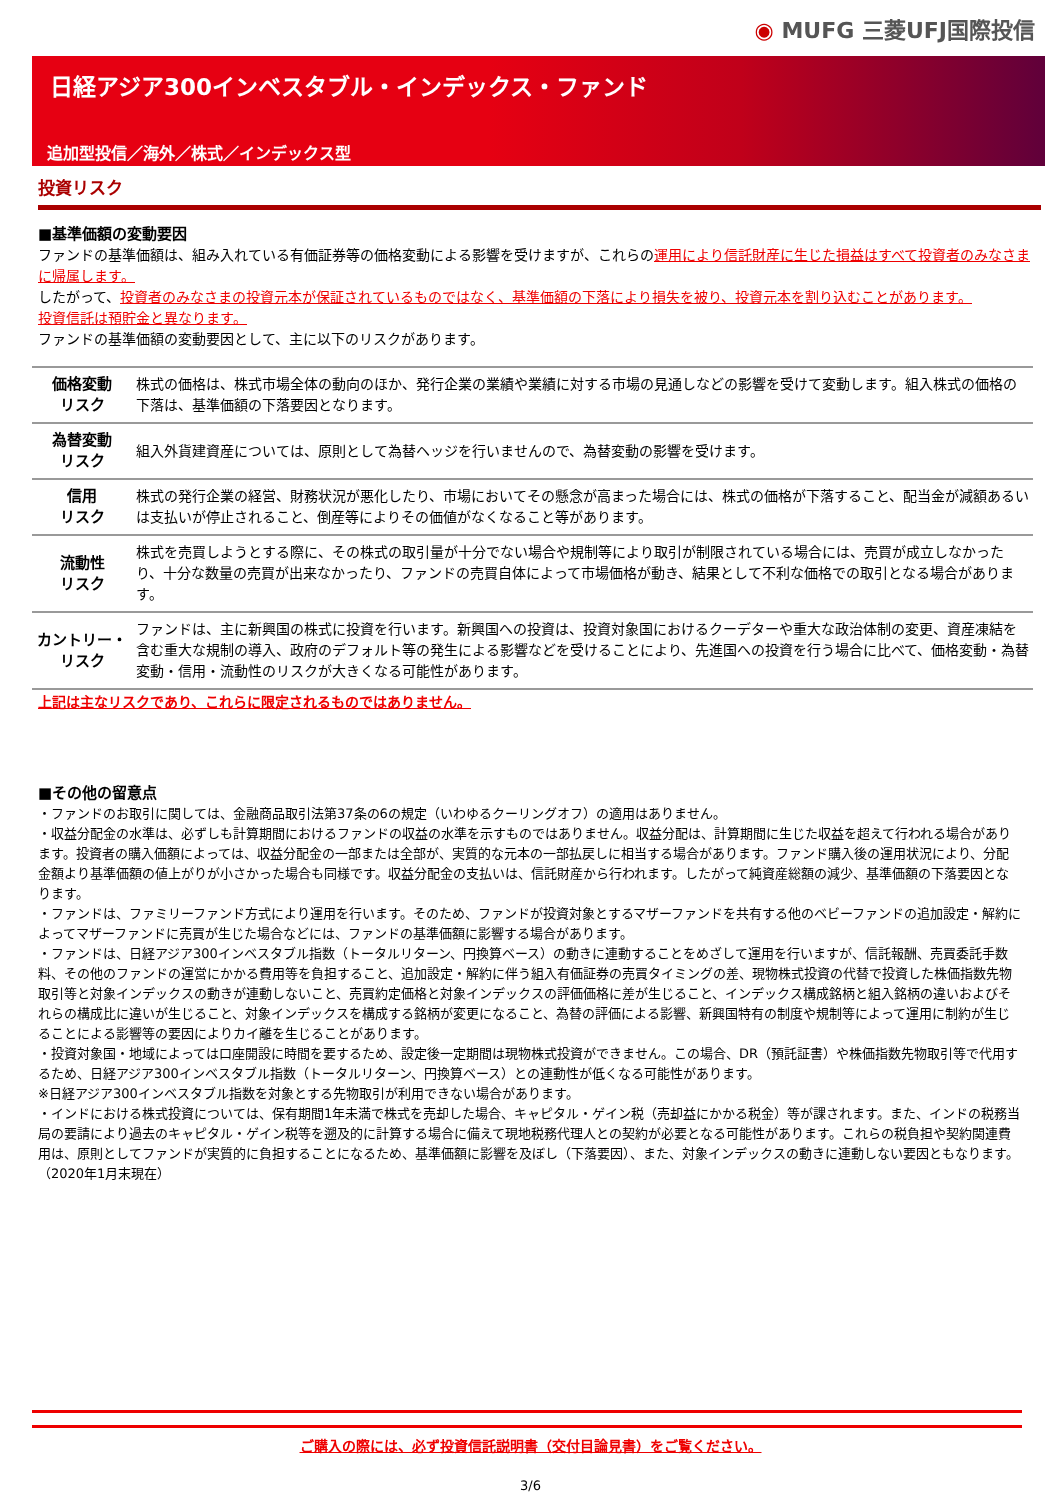◉ MUFG 三菱UFJ国際投信
日経アジア300インベスタブル・インデックス・ファンド
追加型投信／海外／株式／インデックス型
投資リスク
■基準価額の変動要因
ファンドの基準価額は、組み入れている有価証券等の価格変動による影響を受けますが、これらの運用により信託財産に生じた損益はすべて投資者のみなさまに帰属します。
したがって、投資者のみなさまの投資元本が保証されているものではなく、基準価額の下落により損失を被り、投資元本を割り込むことがあります。
投資信託は預貯金と異なります。
ファンドの基準価額の変動要因として、主に以下のリスクがあります。
| 価格変動 リスク | 株式の価格は、株式市場全体の動向のほか、発行企業の業績や業績に対する市場の見通しなどの影響を受けて変動します。組入株式の価格の下落は、基準価額の下落要因となります。 |
| 為替変動 リスク | 組入外貨建資産については、原則として為替ヘッジを行いませんので、為替変動の影響を受けます。 |
| 信用 リスク | 株式の発行企業の経営、財務状況が悪化したり、市場においてその懸念が高まった場合には、株式の価格が下落すること、配当金が減額あるいは支払いが停止されること、倒産等によりその価値がなくなること等があります。 |
| 流動性 リスク | 株式を売買しようとする際に、その株式の取引量が十分でない場合や規制等により取引が制限されている場合には、売買が成立しなかったり、十分な数量の売買が出来なかったり、ファンドの売買自体によって市場価格が動き、結果として不利な価格での取引となる場合があります。 |
| カントリー・ リスク | ファンドは、主に新興国の株式に投資を行います。新興国への投資は、投資対象国におけるクーデターや重大な政治体制の変更、資産凍結を含む重大な規制の導入、政府のデフォルト等の発生による影響などを受けることにより、先進国への投資を行う場合に比べて、価格変動・為替変動・信用・流動性のリスクが大きくなる可能性があります。 |
上記は主なリスクであり、これらに限定されるものではありません。
■その他の留意点
・ファンドのお取引に関しては、金融商品取引法第37条の6の規定（いわゆるクーリングオフ）の適用はありません。
・収益分配金の水準は、必ずしも計算期間におけるファンドの収益の水準を示すものではありません。収益分配は、計算期間に生じた収益を超えて行われる場合があります。投資者の購入価額によっては、収益分配金の一部または全部が、実質的な元本の一部払戻しに相当する場合があります。ファンド購入後の運用状況により、分配金額より基準価額の値上がりが小さかった場合も同様です。収益分配金の支払いは、信託財産から行われます。したがって純資産総額の減少、基準価額の下落要因となります。
・ファンドは、ファミリーファンド方式により運用を行います。そのため、ファンドが投資対象とするマザーファンドを共有する他のベビーファンドの追加設定・解約によってマザーファンドに売買が生じた場合などには、ファンドの基準価額に影響する場合があります。
・ファンドは、日経アジア300インベスタブル指数（トータルリターン、円換算ベース）の動きに連動することをめざして運用を行いますが、信託報酬、売買委託手数料、その他のファンドの運営にかかる費用等を負担すること、追加設定・解約に伴う組入有価証券の売買タイミングの差、現物株式投資の代替で投資した株価指数先物取引等と対象インデックスの動きが連動しないこと、売買約定価格と対象インデックスの評価価格に差が生じること、インデックス構成銘柄と組入銘柄の違いおよびそれらの構成比に違いが生じること、対象インデックスを構成する銘柄が変更になること、為替の評価による影響、新興国特有の制度や規制等によって運用に制約が生じることによる影響等の要因によりカイ離を生じることがあります。
・投資対象国・地域によっては口座開設に時間を要するため、設定後一定期間は現物株式投資ができません。この場合、DR（預託証書）や株価指数先物取引等で代用するため、日経アジア300インベスタブル指数（トータルリターン、円換算ベース）との連動性が低くなる可能性があります。
※日経アジア300インベスタブル指数を対象とする先物取引が利用できない場合があります。
・インドにおける株式投資については、保有期間1年未満で株式を売却した場合、キャピタル・ゲイン税（売却益にかかる税金）等が課されます。また、インドの税務当局の要請により過去のキャピタル・ゲイン税等を遡及的に計算する場合に備えて現地税務代理人との契約が必要となる可能性があります。これらの税負担や契約関連費用は、原則としてファンドが実質的に負担することになるため、基準価額に影響を及ぼし（下落要因）、また、対象インデックスの動きに連動しない要因ともなります。（2020年1月末現在）
ご購入の際には、必ず投資信託説明書（交付目論見書）をご覧ください。
3/6